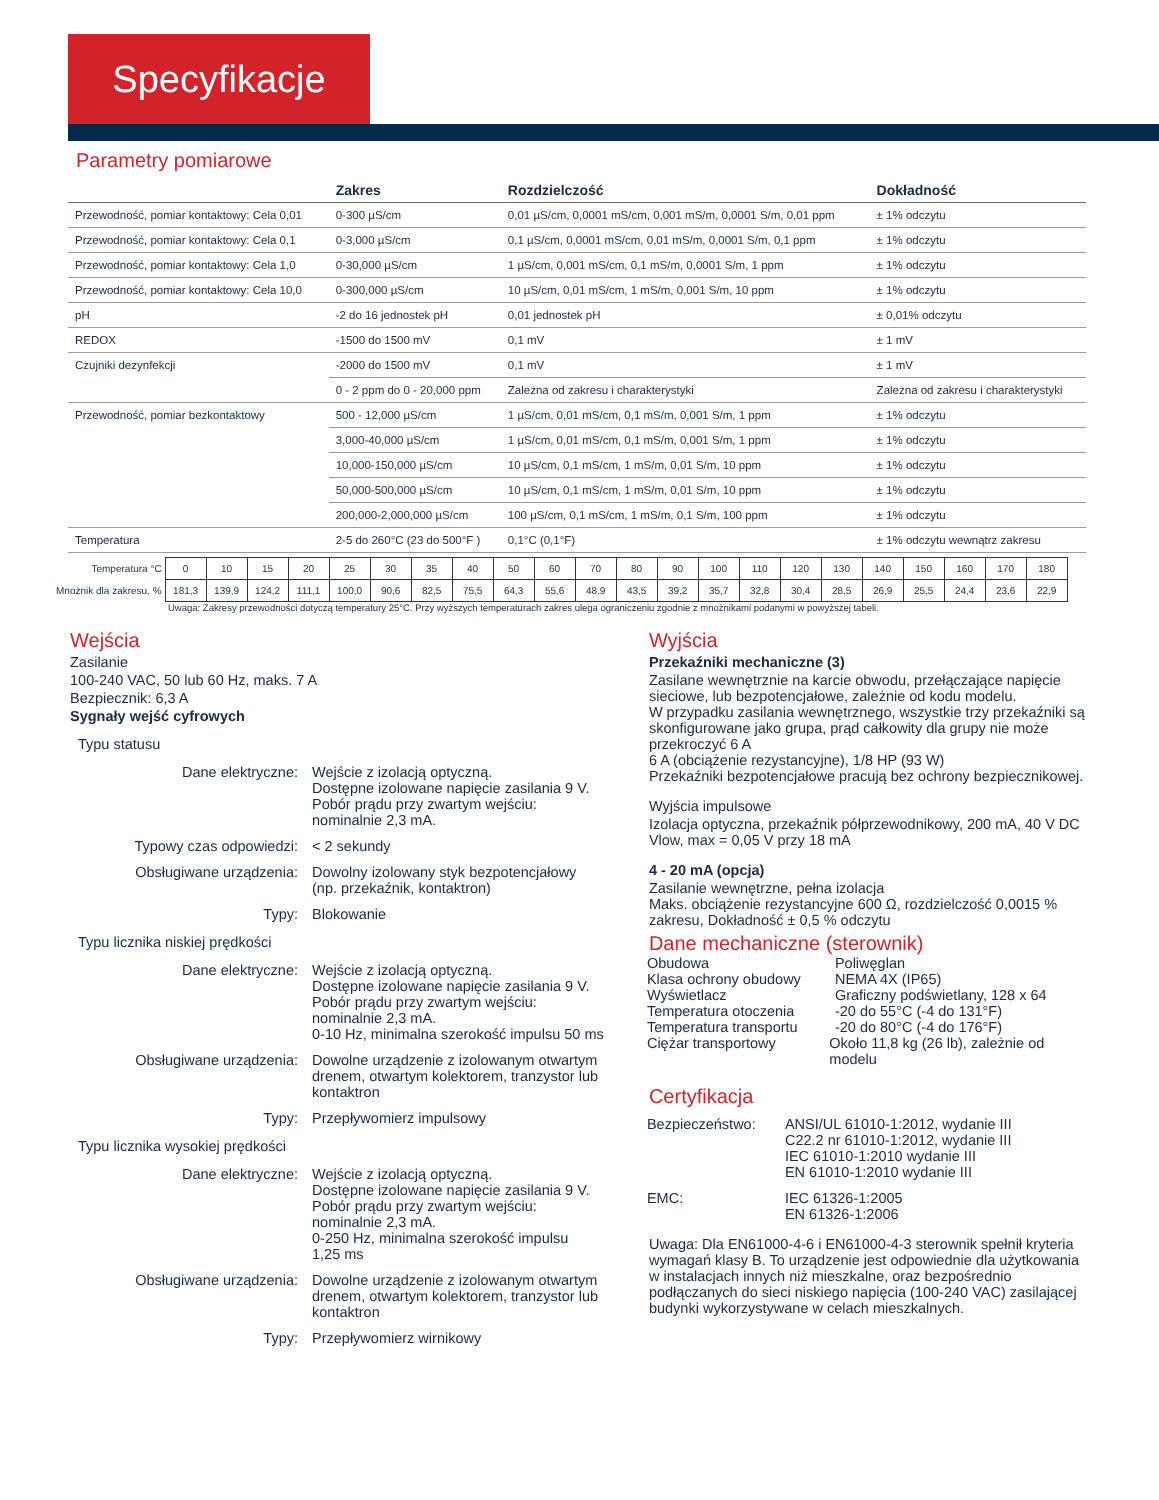Specyfikacje
Parametry pomiarowe
| | Zakres | Rozdzielczość | Dokładność |
| --- | --- | --- | --- |
| Przewodność, pomiar kontaktowy: Cela 0,01 | 0-300 µS/cm | 0,01 µS/cm, 0,0001 mS/cm, 0,001 mS/m, 0,0001 S/m, 0,01 ppm | ± 1% odczytu |
| Przewodność, pomiar kontaktowy: Cela 0,1 | 0-3,000 µS/cm | 0,1 µS/cm, 0,0001 mS/cm, 0,01 mS/m, 0,0001 S/m, 0,1 ppm | ± 1% odczytu |
| Przewodność, pomiar kontaktowy: Cela 1,0 | 0-30,000 µS/cm | 1 µS/cm, 0,001 mS/cm, 0,1 mS/m, 0,0001 S/m, 1 ppm | ± 1% odczytu |
| Przewodność, pomiar kontaktowy: Cela 10,0 | 0-300,000 µS/cm | 10 µS/cm, 0,01 mS/cm, 1 mS/m, 0,001 S/m, 10 ppm | ± 1% odczytu |
| pH | -2 do 16 jednostek pH | 0,01 jednostek pH | ± 0,01% odczytu |
| REDOX | -1500 do 1500 mV | 0,1 mV | ± 1 mV |
| Czujniki dezynfekcji | -2000 do 1500 mV | 0,1 mV | ± 1 mV |
| | 0 - 2 ppm do 0 - 20,000 ppm | Zależna od zakresu i charakterystyki | Zależna od zakresu i charakterystyki |
| Przewodność, pomiar bezkontaktowy | 500 - 12,000 µS/cm | 1 µS/cm, 0,01 mS/cm, 0,1 mS/m, 0,001 S/m, 1 ppm | ± 1% odczytu |
| | 3,000-40,000 µS/cm | 1 µS/cm, 0,01 mS/cm, 0,1 mS/m, 0,001 S/m, 1 ppm | ± 1% odczytu |
| | 10,000-150,000 µS/cm | 10 µS/cm, 0,1 mS/cm, 1 mS/m, 0,01 S/m, 10 ppm | ± 1% odczytu |
| | 50,000-500,000 µS/cm | 10 µS/cm, 0,1 mS/cm, 1 mS/m, 0,01 S/m, 10 ppm | ± 1% odczytu |
| | 200,000-2,000,000 µS/cm | 100 µS/cm, 0,1 mS/cm, 1 mS/m, 0,1 S/m, 100 ppm | ± 1% odczytu |
| Temperatura | 2-5 do 260°C (23 do 500°F ) | 0,1°C (0,1°F) | ± 1% odczytu wewnątrz zakresu |
| Temperatura °C | 0 | 10 | 15 | 20 | 25 | 30 | 35 | 40 | 50 | 60 | 70 | 80 | 90 | 100 | 110 | 120 | 130 | 140 | 150 | 160 | 170 | 180 |
| Mnożnik dla zakresu, % | 181,3 | 139,9 | 124,2 | 111,1 | 100,0 | 90,6 | 82,5 | 75,5 | 64,3 | 55,6 | 48,9 | 43,5 | 39,2 | 35,7 | 32,8 | 30,4 | 28,5 | 26,9 | 25,5 | 24,4 | 23,6 | 22,9 |
Uwaga: Zakresy przewodności dotyczą temperatury 25°C. Przy wyższych temperaturach zakres ulega ograniczeniu zgodnie z mnożnikami podanymi w powyższej tabeli.
Wejścia
Zasilanie
100-240 VAC, 50 lub 60 Hz, maks. 7 A
Bezpiecznik: 6,3 A
Sygnały wejść cyfrowych
Typu statusu
Dane elektryczne: Wejście z izolacją optyczną.
Dostępne izolowane napięcie zasilania 9 V.
Pobór prądu przy zwartym wejściu:
nominalnie 2,3 mA.
Typowy czas odpowiedzi: < 2 sekundy
Obsługiwane urządzenia: Dowolny izolowany styk bezpotencjałowy
(np. przekaźnik, kontaktron)
Typy: Blokowanie
Typu licznika niskiej prędkości
Dane elektryczne: Wejście z izolacją optyczną.
Dostępne izolowane napięcie zasilania 9 V.
Pobór prądu przy zwartym wejściu:
nominalnie 2,3 mA.
0-10 Hz, minimalna szerokość impulsu 50 ms
Obsługiwane urządzenia: Dowolne urządzenie z izolowanym otwartym
drenem, otwartym kolektorem, tranzystor lub
kontaktron
Typy: Przepływomierz impulsowy
Typu licznika wysokiej prędkości
Dane elektryczne: Wejście z izolacją optyczną.
Dostępne izolowane napięcie zasilania 9 V.
Pobór prądu przy zwartym wejściu:
nominalnie 2,3 mA.
0-250 Hz, minimalna szerokość impulsu
1,25 ms
Obsługiwane urządzenia: Dowolne urządzenie z izolowanym otwartym
drenem, otwartym kolektorem, tranzystor lub
kontaktron
Typy: Przepływomierz wirnikowy
Wyjścia
Przekaźniki mechaniczne (3)
Zasilane wewnętrznie na karcie obwodu, przełączające napięcie sieciowe, lub bezpotencjałowe, zależnie od kodu modelu.
W przypadku zasilania wewnętrznego, wszystkie trzy przekaźniki są skonfigurowane jako grupa, prąd całkowity dla grupy nie może przekroczyć 6 A
6 A (obciążenie rezystancyjne), 1/8 HP (93 W)
Przekaźniki bezpotencjałowe pracują bez ochrony bezpiecznikowej.
Wyjścia impulsowe
Izolacja optyczna, przekaźnik półprzewodnikowy, 200 mA, 40 V DC
Vlow, max = 0,05 V przy 18 mA
4 - 20 mA (opcja)
Zasilanie wewnętrzne, pełna izolacja
Maks. obciążenie rezystancyjne 600 Ω, rozdzielczość 0,0015 % zakresu, Dokładność ± 0,5 % odczytu
Dane mechaniczne (sterownik)
Obudowa Poliwęglan
Klasa ochrony obudowy NEMA 4X (IP65)
Wyświetlacz Graficzny podświetlany, 128 x 64
Temperatura otoczenia -20 do 55°C (-4 do 131°F)
Temperatura transportu
-20 do 80°C (-4 do 176°F)
Ciężar transportowy Około 11,8 kg (26 lb), zależnie od modelu
Certyfikacja
Bezpieczeństwo: ANSI/UL 61010-1:2012, wydanie III
C22.2 nr 61010-1:2012, wydanie III
IEC 61010-1:2010 wydanie III
EN 61010-1:2010 wydanie III
EMC: IEC 61326-1:2005
EN 61326-1:2006
Uwaga: Dla EN61000-4-6 i EN61000-4-3 sterownik spełnił kryteria wymagań klasy B. To urządzenie jest odpowiednie dla użytkowania w instalacjach innych niż mieszkalne, oraz bezpośrednio podłączanych do sieci niskiego napięcia (100-240 VAC) zasilającej budynki wykorzystywane w celach mieszkalnych.